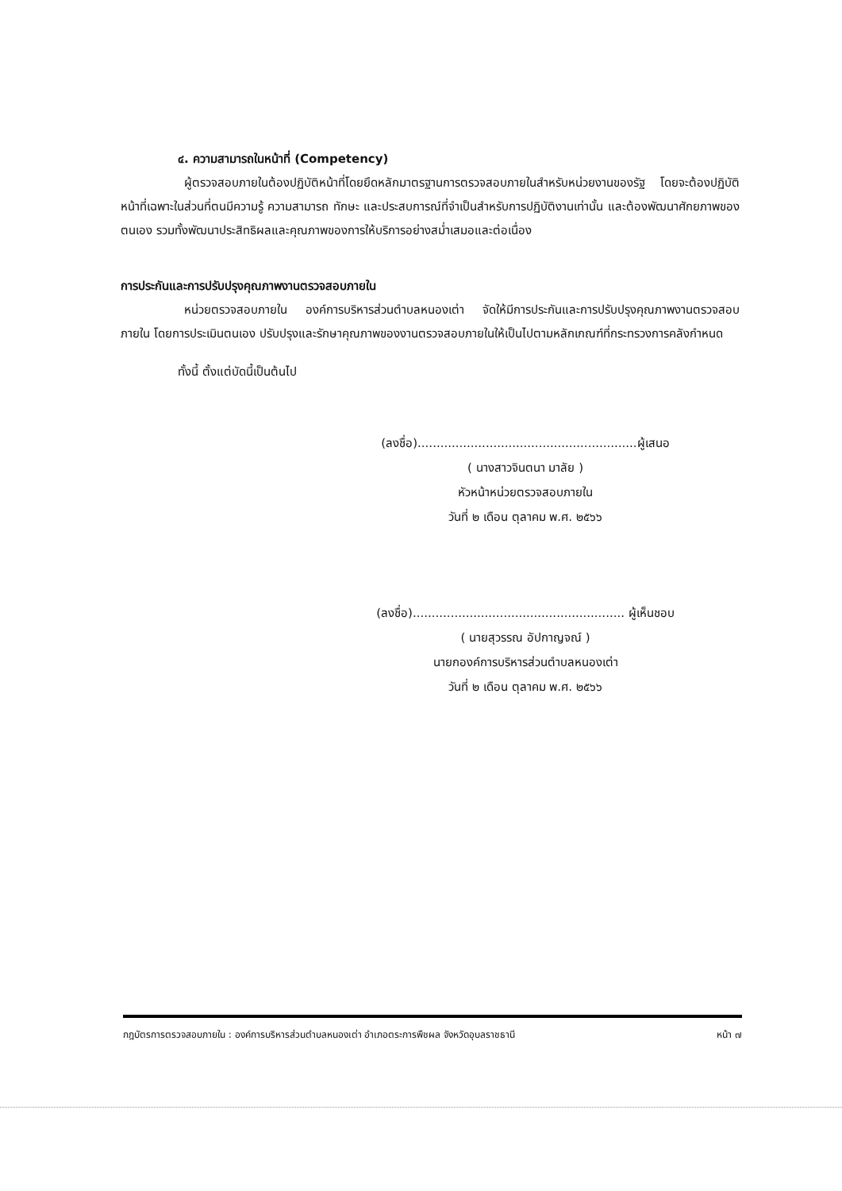๔. ความสามารถในหน้าที่ (Competency)
ผู้ตรวจสอบภายในต้องปฏิบัติหน้าที่โดยยึดหลักมาตรฐานการตรวจสอบภายในสำหรับหน่วยงานของรัฐ โดยจะต้องปฏิบัติหน้าที่เฉพาะในส่วนที่ตนมีความรู้ ความสามารถ ทักษะ และประสบการณ์ที่จำเป็นสำหรับการปฏิบัติงานเท่านั้น และต้องพัฒนาศักยภาพของตนเอง รวมทั้งพัฒนาประสิทธิผลและคุณภาพของการให้บริการอย่างสม่ำเสมอและต่อเนื่อง
การประกันและการปรับปรุงคุณภาพงานตรวจสอบภายใน
หน่วยตรวจสอบภายใน องค์การบริหารส่วนตำบลหนองเต่า จัดให้มีการประกันและการปรับปรุงคุณภาพงานตรวจสอบภายใน โดยการประเมินตนเอง ปรับปรุงและรักษาคุณภาพของงานตรวจสอบภายในให้เป็นไปตามหลักเกณฑ์ที่กระทรวงการคลังกำหนด
ทั้งนี้ ตั้งแต่บัดนี้เป็นต้นไป
(ลงชื่อ)..........................................................ผู้เสนอ
( นางสาวจินตนา มาลัย )
หัวหน้าหน่วยตรวจสอบภายใน
วันที่ ๒ เดือน ตุลาคม พ.ศ. ๒๕๖๖
(ลงชื่อ)........................................................ ผู้เห็นชอบ
( นายสุวรรณ อัปกาญจณ์ )
นายกองค์การบริหารส่วนตำบลหนองเต่า
วันที่ ๒ เดือน ตุลาคม พ.ศ. ๒๕๖๖
กฎบัตรการตรวจสอบภายใน : องค์การบริหารส่วนตำบลหนองเต่า อำเภอตระการพืชผล จังหวัดอุบลราชธานี หน้า ๗